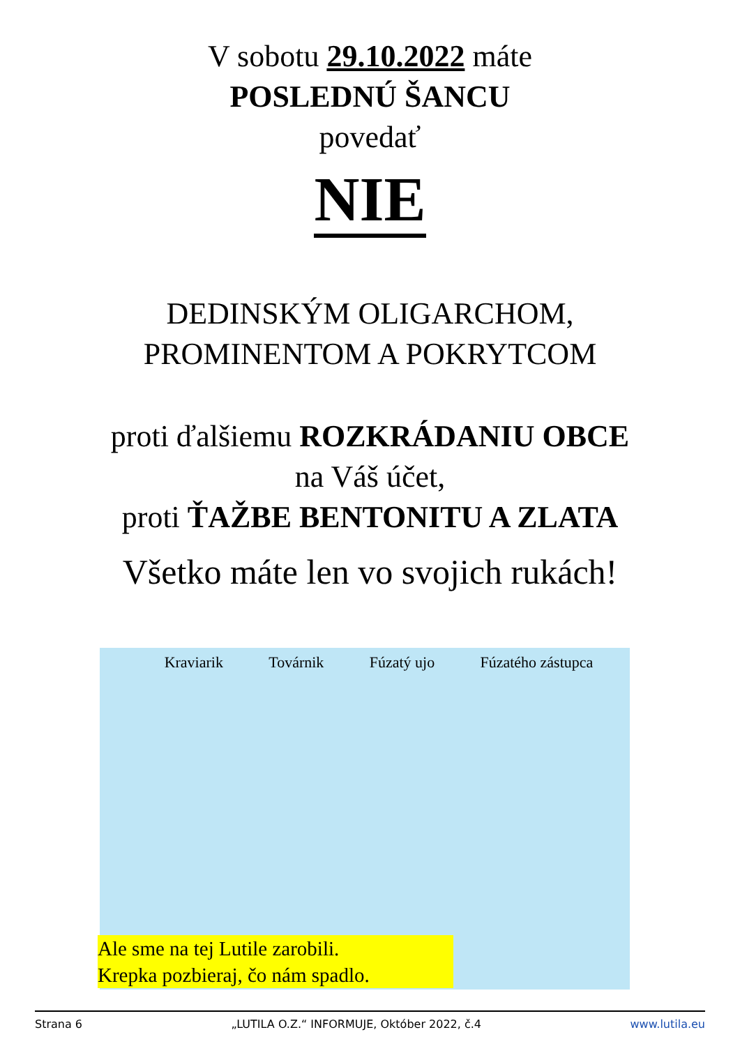V sobotu 29.10.2022 máte
POSLEDNÚ ŠANCU
povedať
NIE
DEDINSKÝM OLIGARCHOM,
PROMINENTOM A POKRYTCOM
proti ďalšiemu ROZKRÁDANIU OBCE
na Váš účet,
proti ŤAŽBE BENTONITU A ZLATA
Všetko máte len vo svojich rukách!
Kraviarik Továrnik Fúzatý ujo Fúzatého zástupca
Ale sme na tej Lutile zarobili.
Krepka pozbieraj, čo nám spadlo.
Strana 6 „LUTILA O.Z.“ INFORMUJE, Október 2022, č.4 www.lutila.eu